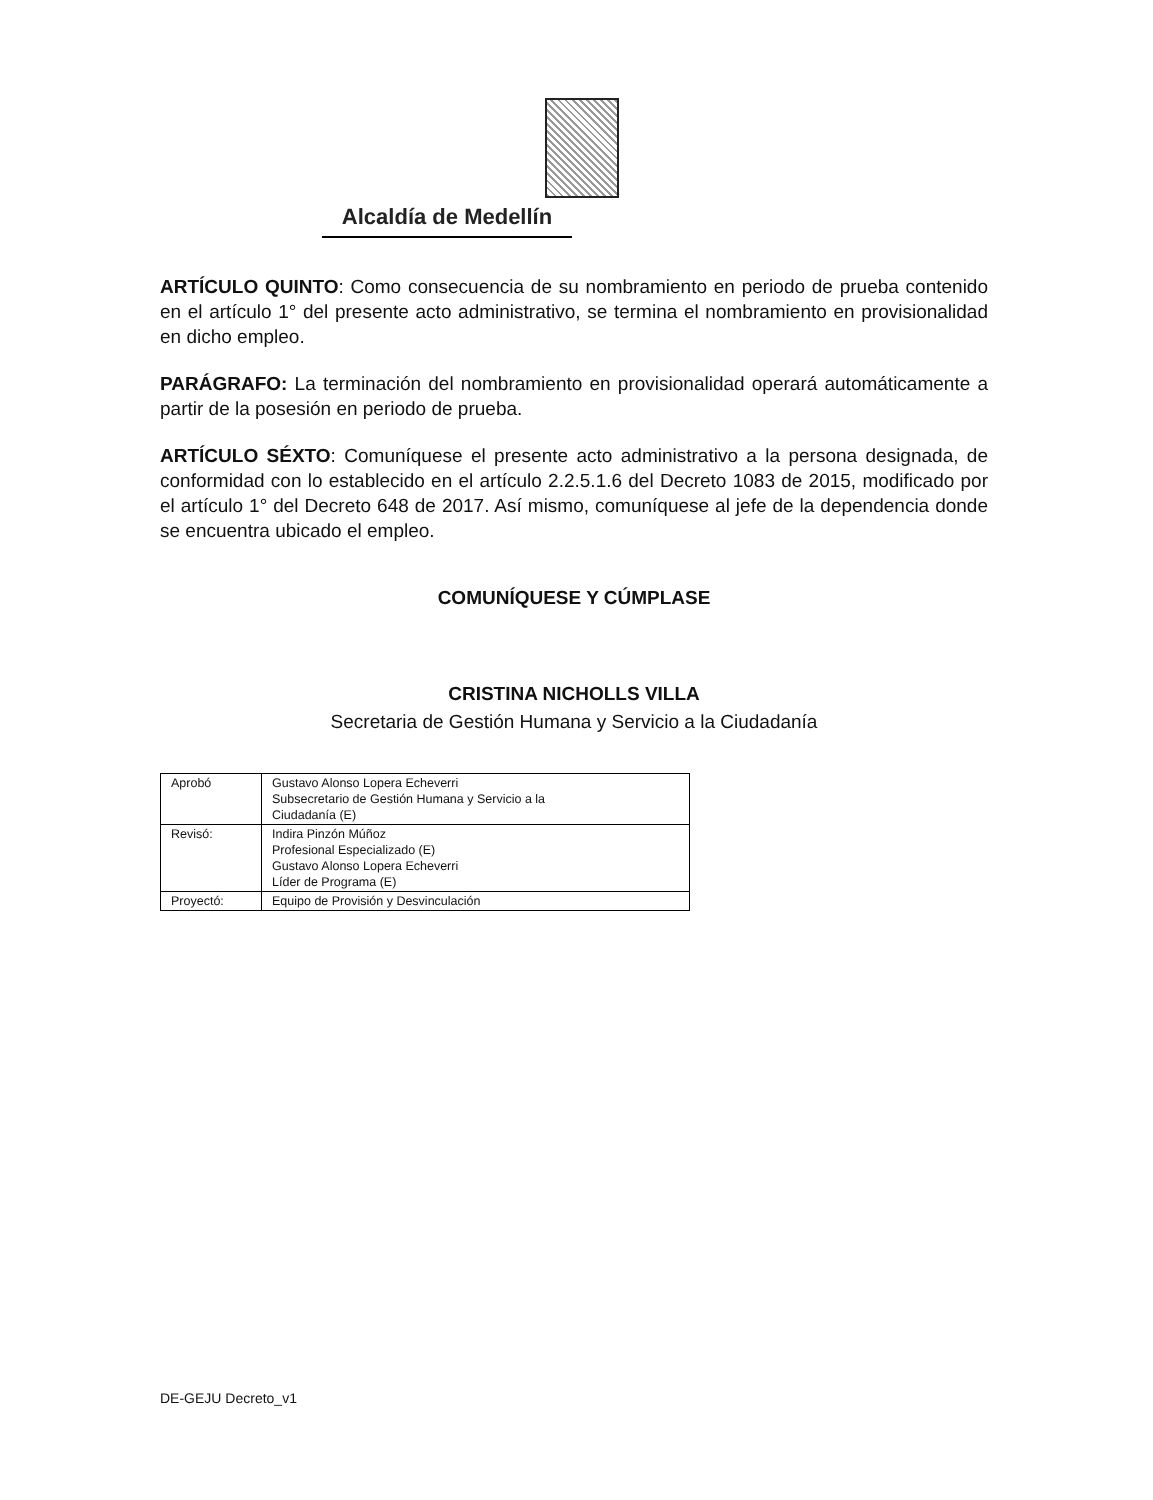Alcaldía de Medellín
ARTÍCULO QUINTO: Como consecuencia de su nombramiento en periodo de prueba contenido en el artículo 1° del presente acto administrativo, se termina el nombramiento en provisionalidad en dicho empleo.
PARÁGRAFO: La terminación del nombramiento en provisionalidad operará automáticamente a partir de la posesión en periodo de prueba.
ARTÍCULO SÉXTO: Comuníquese el presente acto administrativo a la persona designada, de conformidad con lo establecido en el artículo 2.2.5.1.6 del Decreto 1083 de 2015, modificado por el artículo 1° del Decreto 648 de 2017. Así mismo, comuníquese al jefe de la dependencia donde se encuentra ubicado el empleo.
COMUNÍQUESE Y CÚMPLASE
CRISTINA NICHOLLS VILLA
Secretaria de Gestión Humana y Servicio a la Ciudadanía
| Aprobó | Gustavo Alonso Lopera Echeverri Subsecretario de Gestión Humana y Servicio a la Ciudadanía (E) |
| Revisó: | Indira Pinzón Múñoz Profesional Especializado (E) Gustavo Alonso Lopera Echeverri Líder de Programa (E) |
| Proyectó: | Equipo de Provisión y Desvinculación |
DE-GEJU Decreto_v1